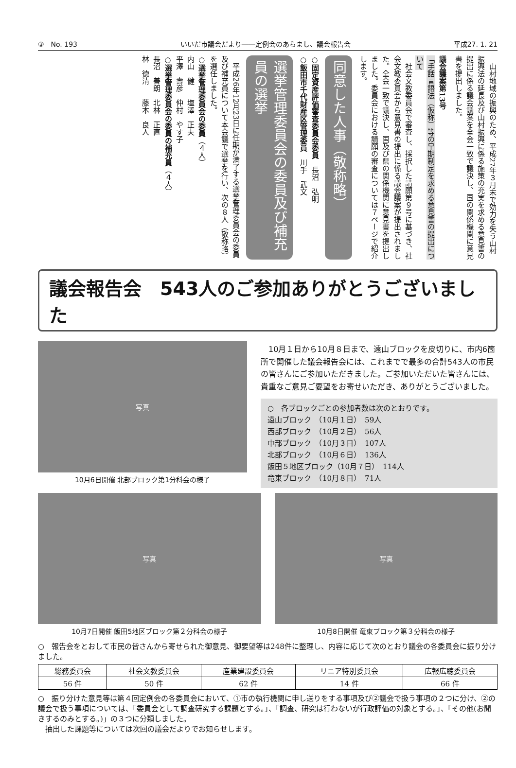③　No. 193 いいだ市議会だより――定例会のあらまし、議会報告会 平成27. 1. 21
　山村地域の振興のため、平成27年３月末で効力を失う山村振興法の延長及び山村振興に係る施策の充実を求める意見書の提出に係る議会議案を全会一致で議決し、国の関係機関に意見書を提出しました。
議会議案第13号
「手話言語法（仮称）等の早期制定を求める意見書の提出について
　社会文教委員会で審査し、採択した請願第９号に基づき、社会文教委員会から意見書の提出に係る議会議案が提出されました。全会一致で議決し、国及び県の関係機関に意見書を提出しました。委員会における請願の審査については７ページで紹介します。
同意した人事（敬称略）
○固定資産評価審査委員会委員　長沼　弘明
○飯田市千代財産区管理委員　川手　武文
選挙管理委員会の委員及び補充員の選挙
　平成26年12月23日に任期が満了する選挙管理委員会の委員及び補充員について本会議で選挙を行い、次の８人（敬称略）を選任しました。
○選挙管理委員会の委員（４人）
内山　健　　塩澤　正夫
平澤　壽彦　仲村　やす子
○選挙管理委員会の委員の補充員（４人）
長沼　善朗　北林　正直
林　徳清　　藤本　良人
議会報告会　543人のご参加ありがとうございました
写真
10月6日開催 北部ブロック第1分科会の様子
　10月１日から10月８日まで、遠山ブロックを皮切りに、市内6箇所で開催した議会報告会には、これまでで最多の合計543人の市民の皆さんにご参加いただきました。ご参加いただいた皆さんには、貴重なご意見ご要望をお寄せいただき、ありがとうございました。
○　各ブロックごとの参加者数は次のとおりです。
遠山ブロック　（10月１日）　59人
西部ブロック　（10月２日）　56人
中部ブロック　（10月３日）　107人
北部ブロック　（10月６日）　136人
飯田５地区ブロック（10月７日）　114人
竜東ブロック　（10月８日）　71人
写真
10月7日開催 飯田5地区ブロック第２分科会の様子
写真
10月8日開催 竜東ブロック第３分科会の様子
○　報告会をとおして市民の皆さんから寄せられた御意見、御要望等は248件に整理し、内容に応じて次のとおり議会の各委員会に振り分けました。
| 総務委員会 | 社会文教委員会 | 産業建設委員会 | リニア特別委員会 | 広報広聴委員会 |
| --- | --- | --- | --- | --- |
| 56 件 | 50 件 | 62 件 | 14 件 | 66 件 |
○　振り分けた意見等は第４回定例会の各委員会において、①市の執行機関に申し送りをする事項及び②議会で扱う事項の２つに分け、②の議会で扱う事項については、「委員会として調査研究する課題とする。」、「調査、研究は行わないが行政評価の対象とする。」、「その他(お聞きするのみとする。)」の３つに分類しました。
　抽出した課題等については次回の議会だよりでお知らせします。